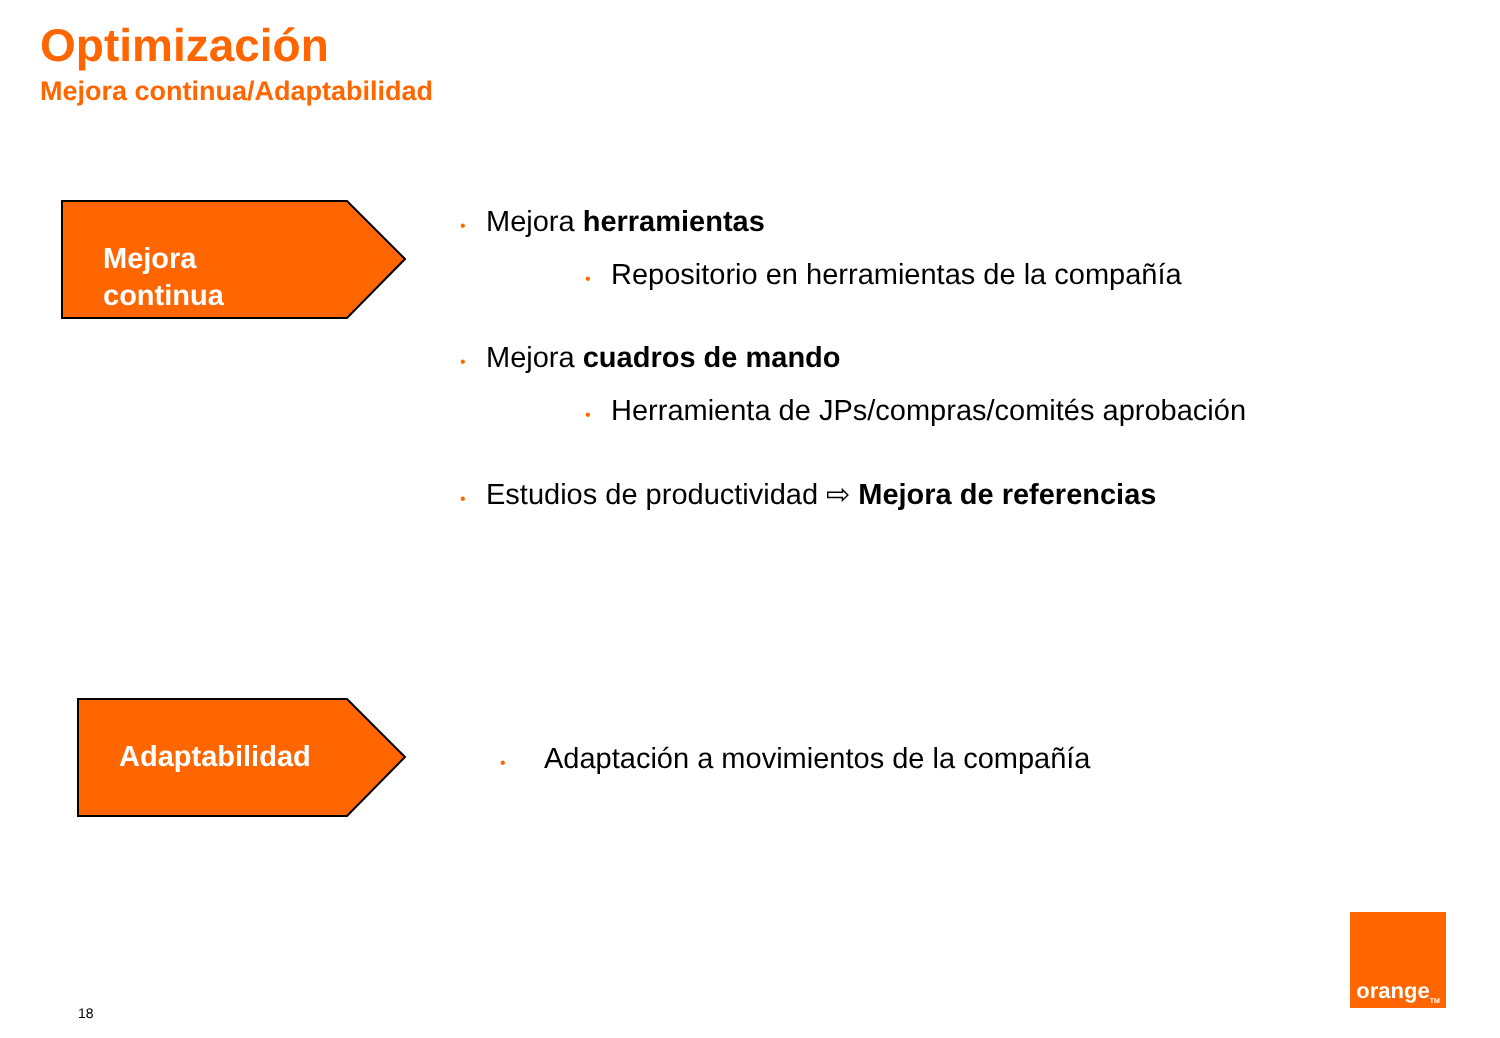Optimización
Mejora continua/Adaptabilidad
Mejora
continua
• Mejora herramientas
• Repositorio en herramientas de la compañía
• Mejora cuadros de mando
• Herramienta de JPs/compras/comités aprobación
• Estudios de productividad ⇨ Mejora de referencias
Adaptabilidad
• Adaptación a movimientos de la compañía
18
orange<sup>TM</sup>